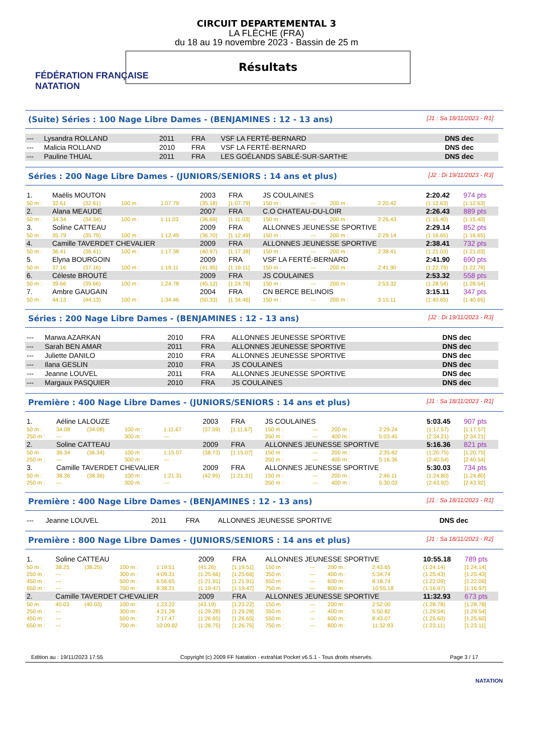FÉDÉRATION FRANÇAISE
NATATION
CIRCUIT DEPARTEMENTAL 3
LA FLÈCHE (FRA)
du 18 au 19 novembre 2023 - Bassin de 25 m
Résultats
(Suite) Séries : 100 Nage Libre Dames - (BENJAMINES : 12 - 13 ans) [J1 : Sa 18/11/2023 - R1]
| --- | Lysandra ROLLAND | 2011 | FRA | VSF LA FERTÉ-BERNARD | DNS dec |
| --- | Malicia ROLLAND | 2010 | FRA | VSF LA FERTÉ-BERNARD | DNS dec |
| --- | Pauline THUAL | 2011 | FRA | LES GOÉLANDS SABLÉ-SUR-SARTHE | DNS dec |
Séries : 200 Nage Libre Dames - (JUNIORS/SENIORS : 14 ans et plus) [J2 : Di 19/11/2023 - R3]
| 1. | Maëlis MOUTON | | | | 2003 | FRA | JS COULAINES | | | | 2:20.42 | 974 pts |
| 50 m : | 32.61 | (32.61) | 100 m : | 1:07.79 | (35.18) | [1:07.79] | 150 m : | --- | 200 m : | 2:20.42 | (1:12.63) | [1:12.63] |
| 2. | Alana MEAUDE | | | | 2007 | FRA | C.O CHATEAU-DU-LOIR | | | | 2:26.43 | 889 pts |
| 50 m : | 34.34 | (34.34) | 100 m : | 1:11.03 | (36.69) | [1:11.03] | 150 m : | --- | 200 m : | 2:26.43 | (1:15.40) | [1:15.40] |
| 3. | Soline CATTEAU | | | | 2009 | FRA | ALLONNES JEUNESSE SPORTIVE | | | | 2:29.14 | 852 pts |
| 50 m : | 35.79 | (35.79) | 100 m : | 1:12.49 | (36.70) | [1:12.49] | 150 m : | --- | 200 m : | 2:29.14 | (1:16.65) | [1:16.65] |
| 4. | Camille TAVERDET CHEVALIER | | | | 2009 | FRA | ALLONNES JEUNESSE SPORTIVE | | | | 2:38.41 | 732 pts |
| 50 m : | 36.41 | (36.41) | 100 m : | 1:17.38 | (40.97) | [1:17.38] | 150 m : | --- | 200 m : | 2:38.41 | (1:21.03) | [1:21.03] |
| 5. | Elyna BOURGOIN | | | | 2009 | FRA | VSF LA FERTÉ-BERNARD | | | | 2:41.90 | 690 pts |
| 50 m : | 37.16 | (37.16) | 100 m : | 1:19.11 | (41.95) | [1:19.11] | 150 m : | --- | 200 m : | 2:41.90 | (1:22.79) | [1:22.79] |
| 6. | Céleste BROUTÉ | | | | 2009 | FRA | JS COULAINES | | | | 2:53.32 | 558 pts |
| 50 m : | 39.66 | (39.66) | 100 m : | 1:24.78 | (45.12) | [1:24.78] | 150 m : | --- | 200 m : | 2:53.32 | (1:28.54) | [1:28.54] |
| 7. | Ambre GAUGAIN | | | | 2004 | FRA | CN BERCE BELINOIS | | | | 3:15.11 | 347 pts |
| 50 m : | 44.13 | (44.13) | 100 m : | 1:34.46 | (50.33) | [1:34.46] | 150 m : | --- | 200 m : | 3:15.11 | (1:40.65) | [1:40.65] |
Séries : 200 Nage Libre Dames - (BENJAMINES : 12 - 13 ans) [J2 : Di 19/11/2023 - R3]
| --- | Marwa AZARKAN | 2010 | FRA | ALLONNES JEUNESSE SPORTIVE | DNS dec |
| --- | Sarah BEN AMAR | 2011 | FRA | ALLONNES JEUNESSE SPORTIVE | DNS dec |
| --- | Juliette DANILO | 2010 | FRA | ALLONNES JEUNESSE SPORTIVE | DNS dec |
| --- | Ilana GESLIN | 2010 | FRA | JS COULAINES | DNS dec |
| --- | Jeanne LOUVEL | 2011 | FRA | ALLONNES JEUNESSE SPORTIVE | DNS dec |
| --- | Margaux PASQUIER | 2010 | FRA | JS COULAINES | DNS dec |
Première : 400 Nage Libre Dames - (JUNIORS/SENIORS : 14 ans et plus) [J1 : Sa 18/11/2023 - R1]
| 1. | Aéline LALOUZE | | | | 2003 | FRA | JS COULAINES | | | | 5:03.45 | 907 pts |
| 50 m : | 34.08 | (34.08) | 100 m : | 1:11.67 | (37.59) | [1:11.67] | 150 m : | --- | 200 m : | 2:29.24 | (1:17.57) | [1:17.57] |
| 250 m : | --- | | 300 m : | --- | | | 350 m : | --- | 400 m : | 5:03.45 | (2:34.21) | [2:34.21] |
| 2. | Soline CATTEAU | | | | 2009 | FRA | ALLONNES JEUNESSE SPORTIVE | | | | 5:16.36 | 821 pts |
| 50 m : | 36.34 | (36.34) | 100 m : | 1:15.07 | (38.73) | [1:15.07] | 150 m : | --- | 200 m : | 2:35.82 | (1:20.75) | [1:20.75] |
| 250 m : | --- | | 300 m : | --- | | | 350 m : | --- | 400 m : | 5:16.36 | (2:40.54) | [2:40.54] |
| 3. | Camille TAVERDET CHEVALIER | | | | 2009 | FRA | ALLONNES JEUNESSE SPORTIVE | | | | 5:30.03 | 734 pts |
| 50 m : | 38.36 | (38.36) | 100 m : | 1:21.31 | (42.95) | [1:21.31] | 150 m : | --- | 200 m : | 2:46.11 | (1:24.80) | [1:24.80] |
| 250 m : | --- | | 300 m : | --- | | | 350 m : | --- | 400 m : | 5:30.03 | (2:43.92) | [2:43.92] |
Première : 400 Nage Libre Dames - (BENJAMINES : 12 - 13 ans) [J1 : Sa 18/11/2023 - R1]
| --- | Jeanne LOUVEL | 2011 | FRA | ALLONNES JEUNESSE SPORTIVE | DNS dec |
Première : 800 Nage Libre Dames - (JUNIORS/SENIORS : 14 ans et plus) [J1 : Sa 18/11/2023 - R2]
| 1. | Soline CATTEAU | | | | 2009 | FRA | ALLONNES JEUNESSE SPORTIVE | | | | 10:55.18 | 789 pts |
| 50 m : | 38.25 | (38.25) | 100 m : | 1:19.51 | (41.26) | [1:19.51] | 150 m : | --- | 200 m : | 2:43.65 | (1:24.14) | [1:24.14] |
| 250 m : | --- | | 300 m : | 4:09.31 | (1:25.66) | [1:25.66] | 350 m : | --- | 400 m : | 5:34.74 | (1:25.43) | [1:25.43] |
| 450 m : | --- | | 500 m : | 6:56.65 | (1:21.91) | [1:21.91] | 550 m : | --- | 600 m : | 8:18.74 | (1:22.09) | [1:22.09] |
| 650 m : | --- | | 700 m : | 9:38.21 | (1:19.47) | [1:19.47] | 750 m : | --- | 800 m : | 10:55.18 | (1:16.97) | [1:16.97] |
| 2. | Camille TAVERDET CHEVALIER | | | | 2009 | FRA | ALLONNES JEUNESSE SPORTIVE | | | | 11:32.93 | 673 pts |
| 50 m : | 40.03 | (40.03) | 100 m : | 1:23.22 | (43.19) | [1:23.22] | 150 m : | --- | 200 m : | 2:52.00 | (1:28.78) | [1:28.78] |
| 250 m : | --- | | 300 m : | 4:21.28 | (1:29.28) | [1:29.28] | 350 m : | --- | 400 m : | 5:50.82 | (1:29.54) | [1:29.54] |
| 450 m : | --- | | 500 m : | 7:17.47 | (1:26.65) | [1:26.65] | 550 m : | --- | 600 m : | 8:43.07 | (1:25.60) | [1:25.60] |
| 650 m : | --- | | 700 m : | 10:09.82 | (1:26.75) | [1:26.75] | 750 m : | --- | 800 m : | 11:32.93 | (1:23.11) | [1:23.11] |
Edition au : 19/11/2023 17:55 Copyright (c) 2009 FF Natation - extraNat Pocket v6.5.1 - Tous droits réservés. Page 3 / 17
NATATION